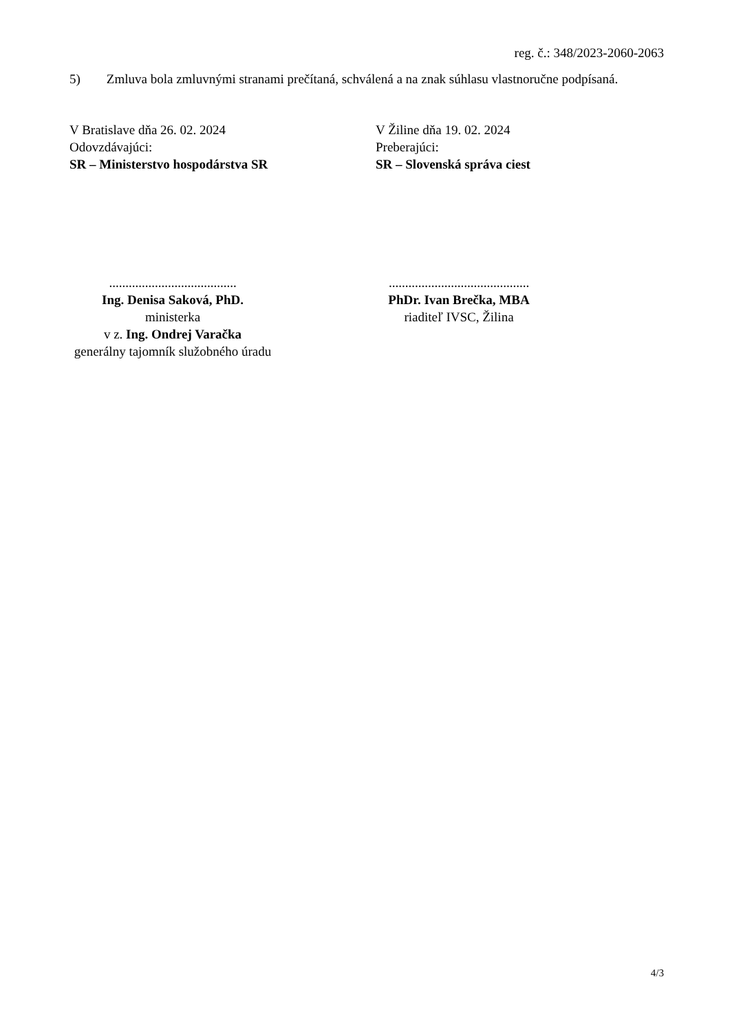reg. č.: 348/2023-2060-2063
5) Zmluva bola zmluvnými stranami prečítaná, schválená a na znak súhlasu vlastnoručne podpísaná.
V Bratislave dňa 26. 02. 2024
Odovzdávajúci:
SR – Ministerstvo hospodárstva SR
V Žiline dňa 19. 02. 2024
Preberajúci:
SR – Slovenská správa ciest
.......................................
Ing. Denisa Saková, PhD.
ministerka
v z. Ing. Ondrej Varačka
generálny tajomník služobného úradu
...........................................
PhDr. Ivan Brečka, MBA
riaditeľ IVSC, Žilina
4/3